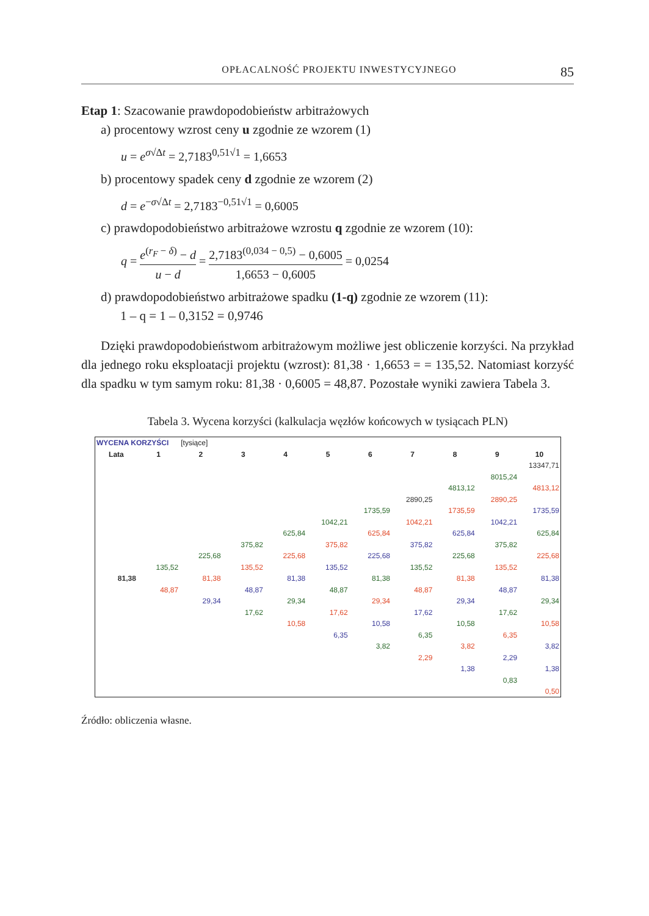OPŁACALNOŚĆ PROJEKTU INWESTYCYJNEGO 85
Etap 1: Szacowanie prawdopodobieństw arbitrażowych
a) procentowy wzrost ceny u zgodnie ze wzorem (1)
u = e<sup>σ√Δt</sup> = 2,7183<sup>0,51√1</sup> = 1,6653
b) procentowy spadek ceny d zgodnie ze wzorem (2)
d = e<sup>−σ√Δt</sup> = 2,7183<sup>−0,51√1</sup> = 0,6005
c) prawdopodobieństwo arbitrażowe wzrostu q zgodnie ze wzorem (10):
q = e<sup>(r<sub>F</sub> − δ)</sup> − d u − d = 2,7183<sup>(0,034 − 0,5)</sup> − 0,6005 1,6653 − 0,6005 = 0,0254
d) prawdopodobieństwo arbitrażowe spadku (1-q) zgodnie ze wzorem (11):
1 – q = 1 – 0,3152 = 0,9746
Dzięki prawdopodobieństwom arbitrażowym możliwe jest obliczenie korzyści. Na przykład dla jednego roku eksploatacji projektu (wzrost): 81,38 · 1,6653 = = 135,52. Natomiast korzyść dla spadku w tym samym roku: 81,38 · 0,6005 = 48,87. Pozostałe wyniki zawiera Tabela 3.
Tabela 3. Wycena korzyści (kalkulacja węzłów końcowych w tysiącach PLN)
| WYCENA KORZYŚCI | | [tysiące] | | | | | | | | |
| Lata | 1 | 2 | 3 | 4 | 5 | 6 | 7 | 8 | 9 | 10 |
| | | | | | | | | | | 13347,71 |
| | | | | | | | | | 8015,24 | |
| | | | | | | | | 4813,12 | | 4813,12 |
| | | | | | | | 2890,25 | | 2890,25 | |
| | | | | | | 1735,59 | | 1735,59 | | 1735,59 |
| | | | | | 1042,21 | | 1042,21 | | 1042,21 | |
| | | | | 625,84 | | 625,84 | | 625,84 | | 625,84 |
| | | | 375,82 | | 375,82 | | 375,82 | | 375,82 | |
| | | 225,68 | | 225,68 | | 225,68 | | 225,68 | | 225,68 |
| | 135,52 | | 135,52 | | 135,52 | | 135,52 | | 135,52 | |
| 81,38 | | 81,38 | | 81,38 | | 81,38 | | 81,38 | | 81,38 |
| | 48,87 | | 48,87 | | 48,87 | | 48,87 | | 48,87 | |
| | | 29,34 | | 29,34 | | 29,34 | | 29,34 | | 29,34 |
| | | | 17,62 | | 17,62 | | 17,62 | | 17,62 | |
| | | | | 10,58 | | 10,58 | | 10,58 | | 10,58 |
| | | | | | 6,35 | | 6,35 | | 6,35 | |
| | | | | | | 3,82 | | 3,82 | | 3,82 |
| | | | | | | | 2,29 | | 2,29 | |
| | | | | | | | | 1,38 | | 1,38 |
| | | | | | | | | | 0,83 | |
| | | | | | | | | | | 0,50 |
Źródło: obliczenia własne.